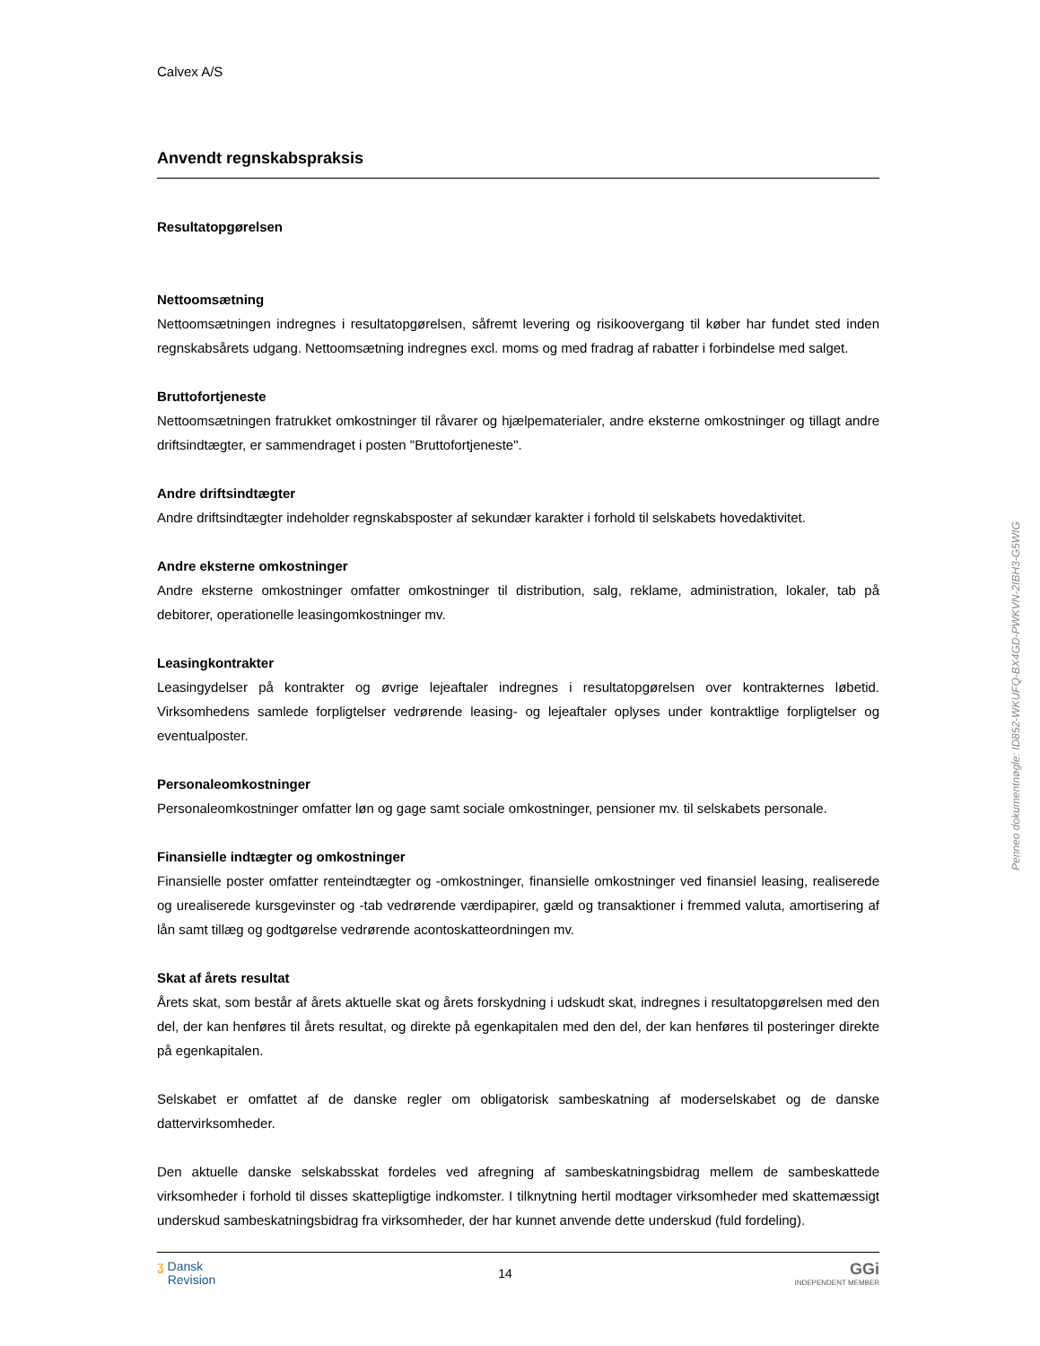Calvex A/S
Anvendt regnskabspraksis
Resultatopgørelsen
Nettoomsætning
Nettoomsætningen indregnes i resultatopgørelsen, såfremt levering og risikoovergang til køber har fundet sted inden regnskabsårets udgang. Nettoomsætning indregnes excl. moms og med fradrag af rabatter i forbindelse med salget.
Bruttofortjeneste
Nettoomsætningen fratrukket omkostninger til råvarer og hjælpematerialer, andre eksterne omkostninger og tillagt andre driftsindtægter, er sammendraget i posten "Bruttofortjeneste".
Andre driftsindtægter
Andre driftsindtægter indeholder regnskabsposter af sekundær karakter i forhold til selskabets hovedaktivitet.
Andre eksterne omkostninger
Andre eksterne omkostninger omfatter omkostninger til distribution, salg, reklame, administration, lokaler, tab på debitorer, operationelle leasingomkostninger mv.
Leasingkontrakter
Leasingydelser på kontrakter og øvrige lejeaftaler indregnes i resultatopgørelsen over kontrakternes løbetid. Virksomhedens samlede forpligtelser vedrørende leasing- og lejeaftaler oplyses under kontraktlige forpligtelser og eventualposter.
Personaleomkostninger
Personaleomkostninger omfatter løn og gage samt sociale omkostninger, pensioner mv. til selskabets personale.
Finansielle indtægter og omkostninger
Finansielle poster omfatter renteindtægter og -omkostninger, finansielle omkostninger ved finansiel leasing, realiserede og urealiserede kursgevinster og -tab vedrørende værdipapirer, gæld og transaktioner i fremmed valuta, amortisering af lån samt tillæg og godtgørelse vedrørende acontoskatteordningen mv.
Skat af årets resultat
Årets skat, som består af årets aktuelle skat og årets forskydning i udskudt skat, indregnes i resultatopgørelsen med den del, der kan henføres til årets resultat, og direkte på egenkapitalen med den del, der kan henføres til posteringer direkte på egenkapitalen.
Selskabet er omfattet af de danske regler om obligatorisk sambeskatning af moderselskabet og de danske dattervirksomheder.
Den aktuelle danske selskabsskat fordeles ved afregning af sambeskatningsbidrag mellem de sambeskattede virksomheder i forhold til disses skattepligtige indkomster. I tilknytning hertil modtager virksomheder med skattemæssigt underskud sambeskatningsbidrag fra virksomheder, der har kunnet anvende dette underskud (fuld fordeling).
ʓ Dansk
Revision
14
GGi
INDEPENDENT MEMBER
Penneo dokumentnøgle: ID852-WKUFQ-BX4GD-PWKVN-2IBH3-G5WIG